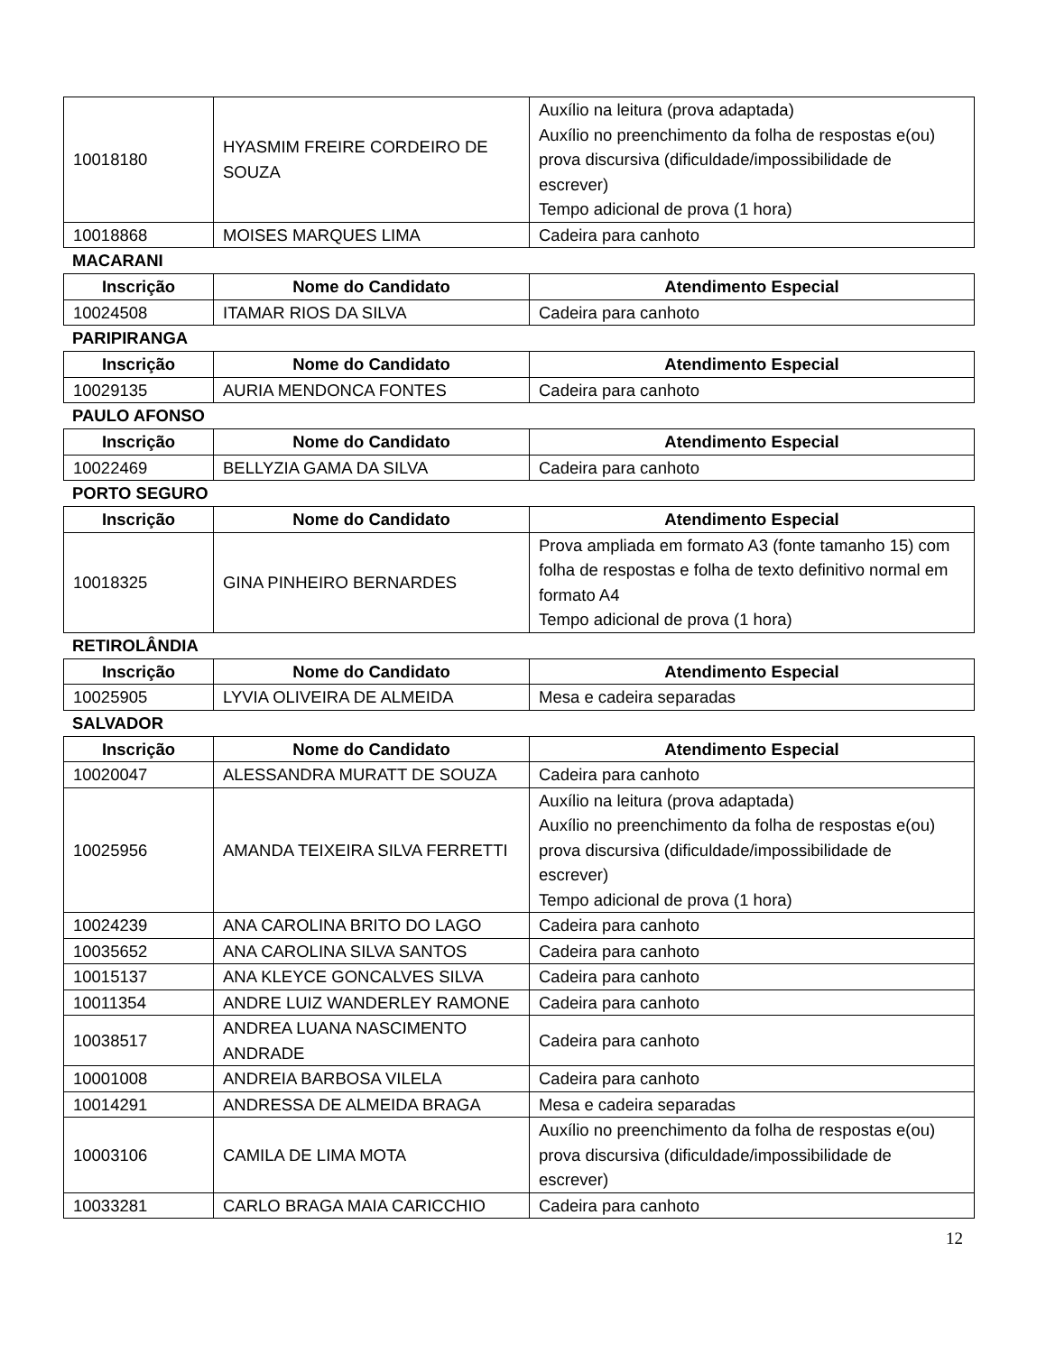| 10018180 | HYASMIM FREIRE CORDEIRO DE SOUZA | Auxílio na leitura (prova adaptada) Auxílio no preenchimento da folha de respostas e(ou) prova discursiva (dificuldade/impossibilidade de escrever) Tempo adicional de prova (1 hora) |
| 10018868 | MOISES MARQUES LIMA | Cadeira para canhoto |
MACARANI
| Inscrição | Nome do Candidato | Atendimento Especial |
| --- | --- | --- |
| 10024508 | ITAMAR RIOS DA SILVA | Cadeira para canhoto |
PARIPIRANGA
| Inscrição | Nome do Candidato | Atendimento Especial |
| --- | --- | --- |
| 10029135 | AURIA MENDONCA FONTES | Cadeira para canhoto |
PAULO AFONSO
| Inscrição | Nome do Candidato | Atendimento Especial |
| --- | --- | --- |
| 10022469 | BELLYZIA GAMA DA SILVA | Cadeira para canhoto |
PORTO SEGURO
| Inscrição | Nome do Candidato | Atendimento Especial |
| --- | --- | --- |
| 10018325 | GINA PINHEIRO BERNARDES | Prova ampliada em formato A3 (fonte tamanho 15) com folha de respostas e folha de texto definitivo normal em formato A4 Tempo adicional de prova (1 hora) |
RETIROLÂNDIA
| Inscrição | Nome do Candidato | Atendimento Especial |
| --- | --- | --- |
| 10025905 | LYVIA OLIVEIRA DE ALMEIDA | Mesa e cadeira separadas |
SALVADOR
| Inscrição | Nome do Candidato | Atendimento Especial |
| --- | --- | --- |
| 10020047 | ALESSANDRA MURATT DE SOUZA | Cadeira para canhoto |
| 10025956 | AMANDA TEIXEIRA SILVA FERRETTI | Auxílio na leitura (prova adaptada) Auxílio no preenchimento da folha de respostas e(ou) prova discursiva (dificuldade/impossibilidade de escrever) Tempo adicional de prova (1 hora) |
| 10024239 | ANA CAROLINA BRITO DO LAGO | Cadeira para canhoto |
| 10035652 | ANA CAROLINA SILVA SANTOS | Cadeira para canhoto |
| 10015137 | ANA KLEYCE GONCALVES SILVA | Cadeira para canhoto |
| 10011354 | ANDRE LUIZ WANDERLEY RAMONE | Cadeira para canhoto |
| 10038517 | ANDREA LUANA NASCIMENTO ANDRADE | Cadeira para canhoto |
| 10001008 | ANDREIA BARBOSA VILELA | Cadeira para canhoto |
| 10014291 | ANDRESSA DE ALMEIDA BRAGA | Mesa e cadeira separadas |
| 10003106 | CAMILA DE LIMA MOTA | Auxílio no preenchimento da folha de respostas e(ou) prova discursiva (dificuldade/impossibilidade de escrever) |
| 10033281 | CARLO BRAGA MAIA CARICCHIO | Cadeira para canhoto |
12